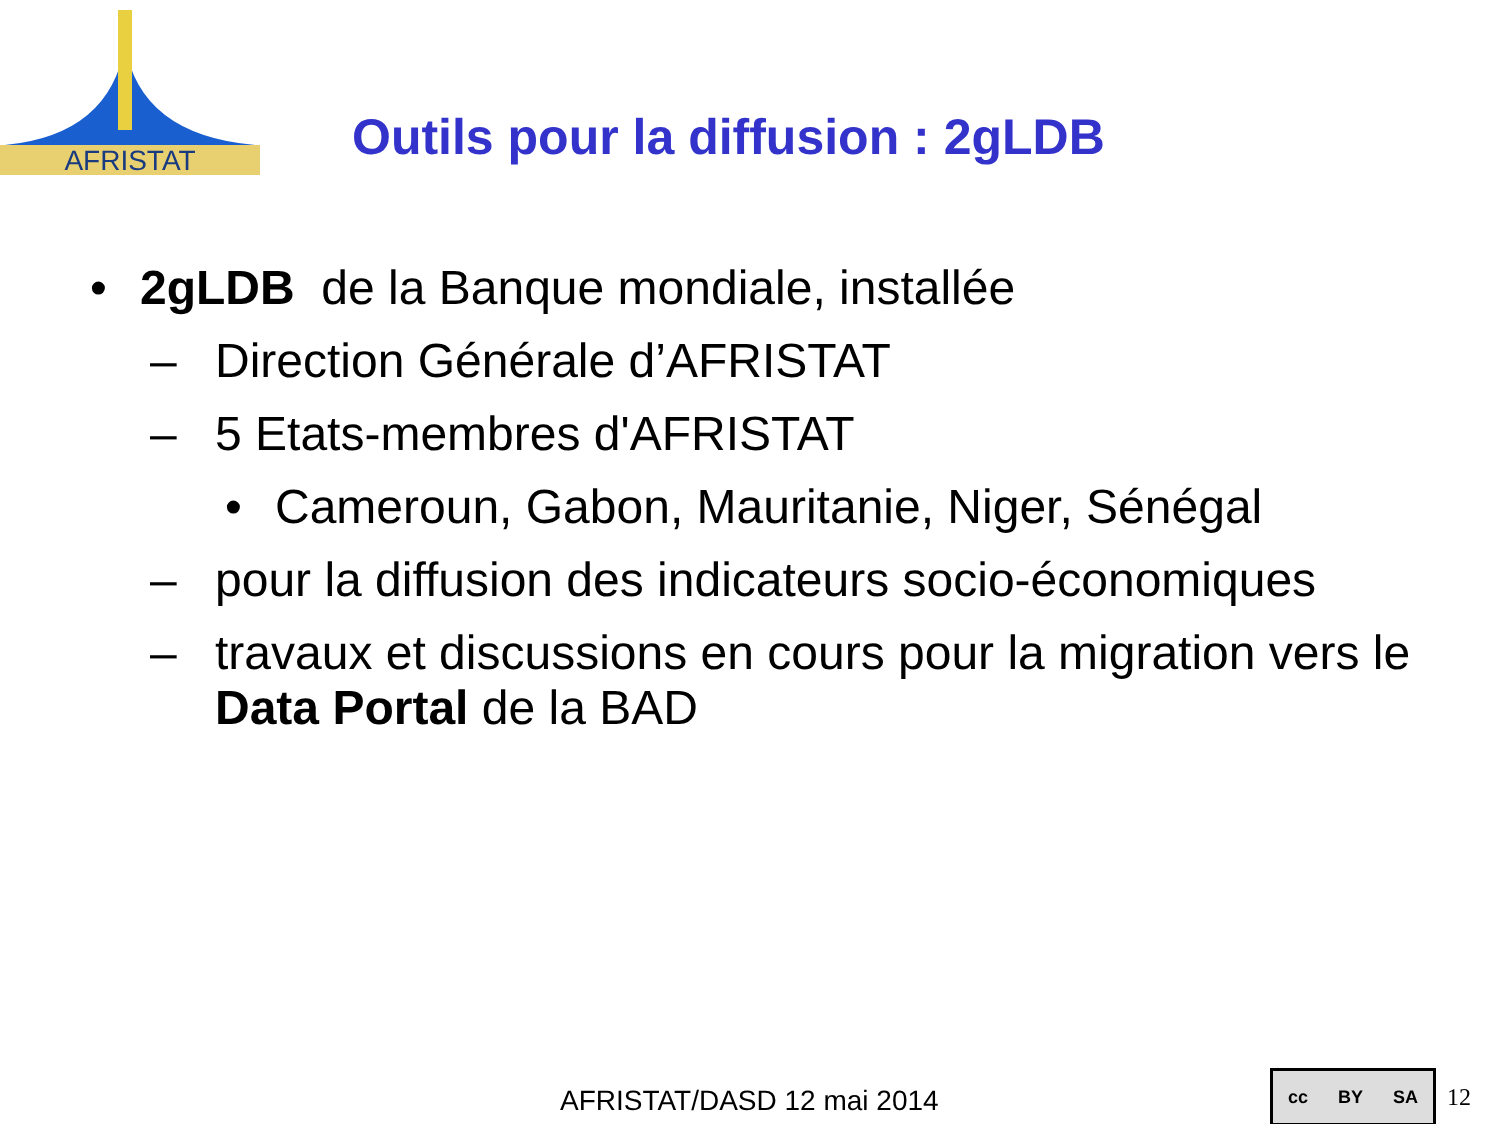AFRISTAT
Outils pour la diffusion : 2gLDB
• 2gLDB de la Banque mondiale, installée
– Direction Générale d’AFRISTAT
– 5 Etats-membres d'AFRISTAT
• Cameroun, Gabon, Mauritanie, Niger, Sénégal
– pour la diffusion des indicateurs socio-économiques
– travaux et discussions en cours pour la migration vers le Data Portal de la BAD
AFRISTAT/DASD 12 mai 2014
cc BY SA
12